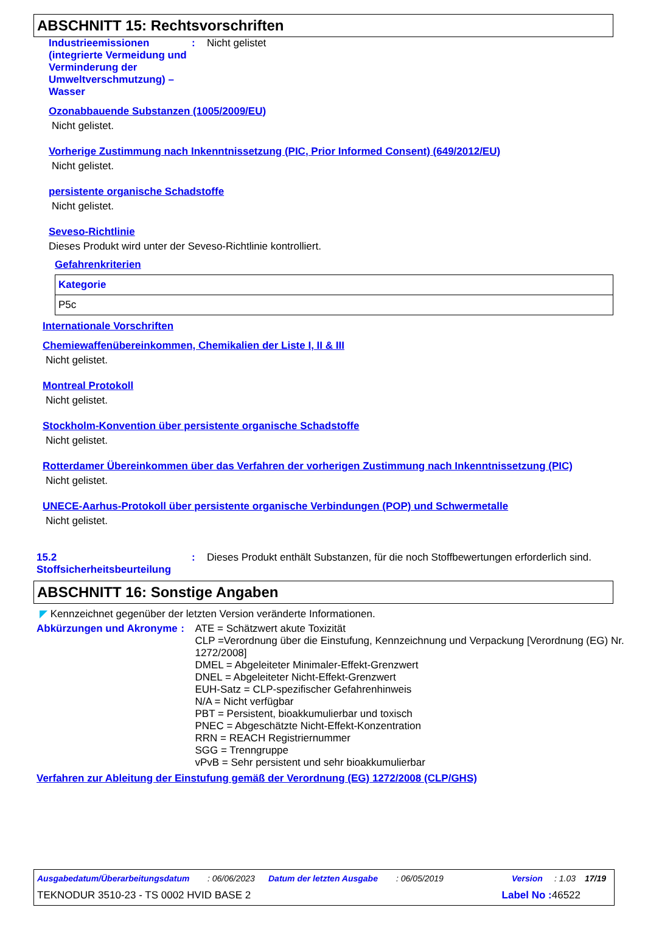ABSCHNITT 15: Rechtsvorschriften
Industrieemissionen (integrierte Vermeidung und Verminderung der Umweltverschmutzung) – Wasser
: Nicht gelistet
Ozonabbauende Substanzen (1005/2009/EU)
Nicht gelistet.
Vorherige Zustimmung nach Inkenntnissetzung (PIC, Prior Informed Consent) (649/2012/EU)
Nicht gelistet.
persistente organische Schadstoffe
Nicht gelistet.
Seveso-Richtlinie
Dieses Produkt wird unter der Seveso-Richtlinie kontrolliert.
Gefahrenkriterien
| Kategorie |
| --- |
| P5c |
Internationale Vorschriften
Chemiewaffenübereinkommen, Chemikalien der Liste I, II & III
Nicht gelistet.
Montreal Protokoll
Nicht gelistet.
Stockholm-Konvention über persistente organische Schadstoffe
Nicht gelistet.
Rotterdamer Übereinkommen über das Verfahren der vorherigen Zustimmung nach Inkenntnissetzung (PIC)
Nicht gelistet.
UNECE-Aarhus-Protokoll über persistente organische Verbindungen (POP) und Schwermetalle
Nicht gelistet.
15.2 Stoffsicherheitsbeurteilung
: Dieses Produkt enthält Substanzen, für die noch Stoffbewertungen erforderlich sind.
ABSCHNITT 16: Sonstige Angaben
◤ Kennzeichnet gegenüber der letzten Version veränderte Informationen.
Abkürzungen und Akronyme :
ATE = Schätzwert akute Toxizität
CLP =Verordnung über die Einstufung, Kennzeichnung und Verpackung [Verordnung (EG) Nr. 1272/2008]
DMEL = Abgeleiteter Minimaler-Effekt-Grenzwert
DNEL = Abgeleiteter Nicht-Effekt-Grenzwert
EUH-Satz = CLP-spezifischer Gefahrenhinweis
N/A = Nicht verfügbar
PBT = Persistent, bioakkumulierbar und toxisch
PNEC = Abgeschätzte Nicht-Effekt-Konzentration
RRN = REACH Registriernummer
SGG = Trenngruppe
vPvB = Sehr persistent und sehr bioakkumulierbar
Verfahren zur Ableitung der Einstufung gemäß der Verordnung (EG) 1272/2008 (CLP/GHS)
Ausgabedatum/Überarbeitungsdatum: 06/06/2023 Datum der letzten Ausgabe: 06/05/2019 Version: 1.03 17/19
TEKNODUR 3510-23 - TS 0002 HVID BASE 2 Label No : 46522